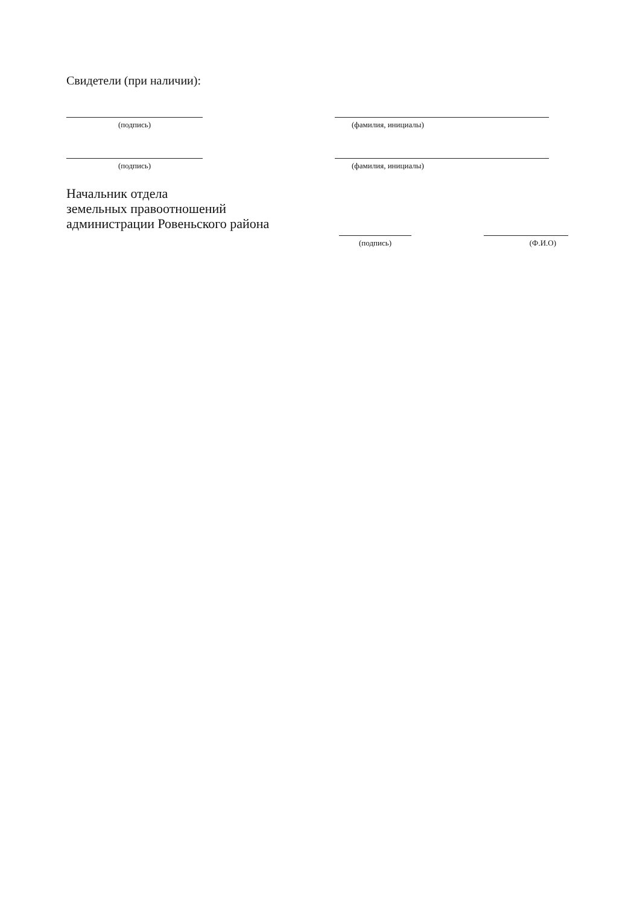Свидетели (при наличии):
(подпись) (фамилия, инициалы)
(подпись) (фамилия, инициалы)
Начальник отдела
земельных правоотношений
администрации Ровеньского района
(подпись) (Ф.И.О)